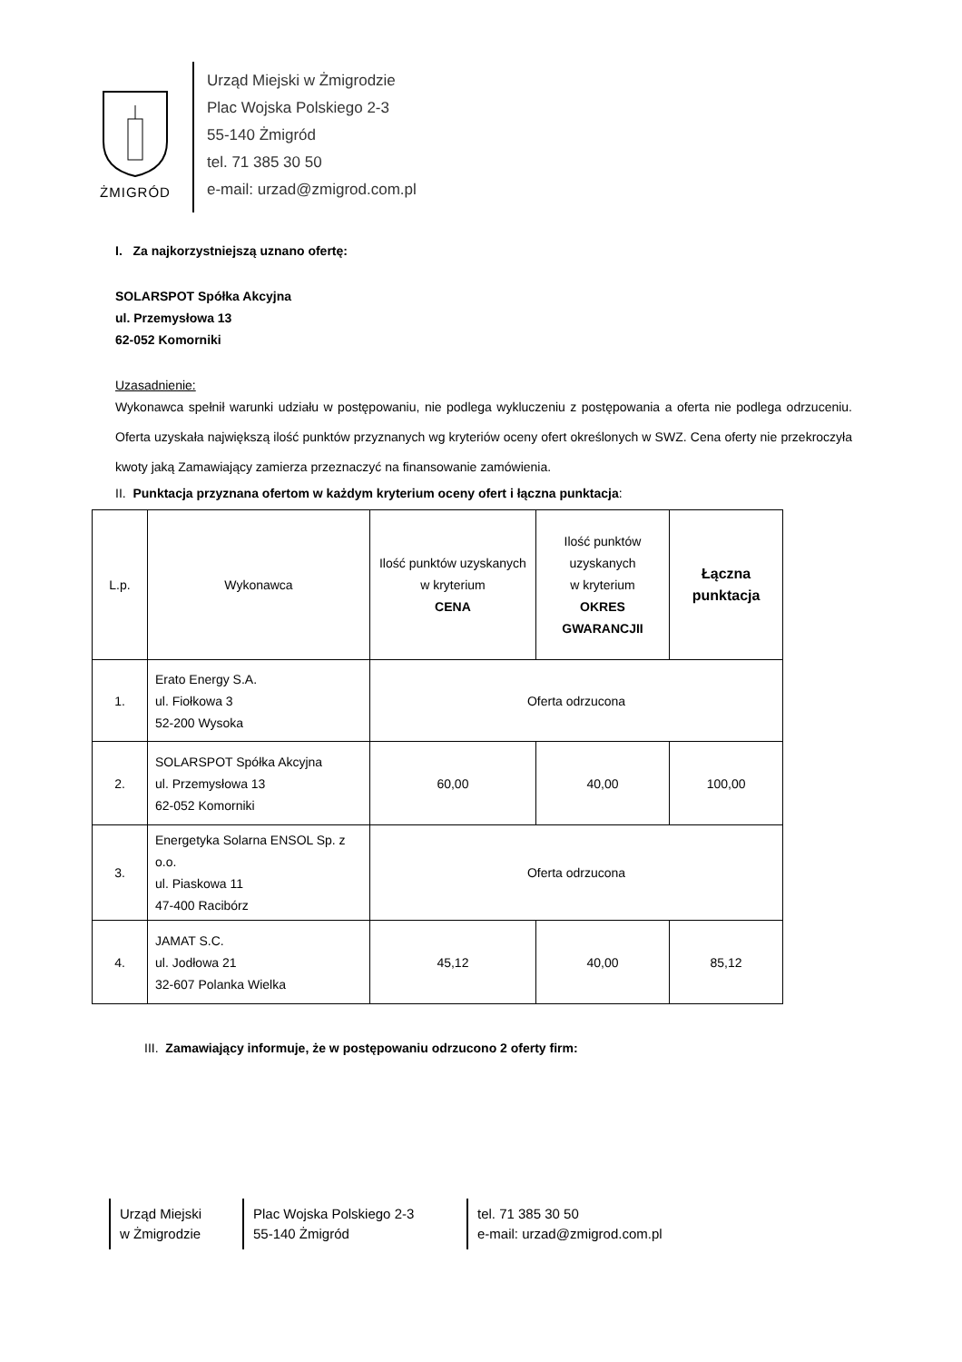ŻMIGRÓD
Urząd Miejski w Żmigrodzie
Plac Wojska Polskiego 2-3
55-140 Żmigród
tel. 71 385 30 50
e-mail: urzad@zmigrod.com.pl
I. Za najkorzystniejszą uznano ofertę:
SOLARSPOT Spółka Akcyjna
ul. Przemysłowa 13
62-052 Komorniki
Uzasadnienie:
Wykonawca spełnił warunki udziału w postępowaniu, nie podlega wykluczeniu z postępowania a oferta nie podlega odrzuceniu. Oferta uzyskała największą ilość punktów przyznanych wg kryteriów oceny ofert określonych w SWZ. Cena oferty nie przekroczyła kwoty jaką Zamawiający zamierza przeznaczyć na finansowanie zamówienia.
II. Punktacja przyznana ofertom w każdym kryterium oceny ofert i łączna punktacja:
| L.p. | Wykonawca | Ilość punktów uzyskanych w kryterium CENA | Ilość punktów uzyskanych w kryterium OKRES GWARANCJII | Łączna punktacja |
| --- | --- | --- | --- | --- |
| 1. | Erato Energy S.A. ul. Fiołkowa 3 52-200 Wysoka | Oferta odrzucona | | |
| 2. | SOLARSPOT Spółka Akcyjna ul. Przemysłowa 13 62-052 Komorniki | 60,00 | 40,00 | 100,00 |
| 3. | Energetyka Solarna ENSOL Sp. z o.o. ul. Piaskowa 11 47-400 Racibórz | Oferta odrzucona | | |
| 4. | JAMAT S.C. ul. Jodłowa 21 32-607 Polanka Wielka | 45,12 | 40,00 | 85,12 |
III. Zamawiający informuje, że w postępowaniu odrzucono 2 oferty firm:
Urząd Miejski
w Żmigrodzie
Plac Wojska Polskiego 2-3
55-140 Żmigród
tel. 71 385 30 50
e-mail: urzad@zmigrod.com.pl